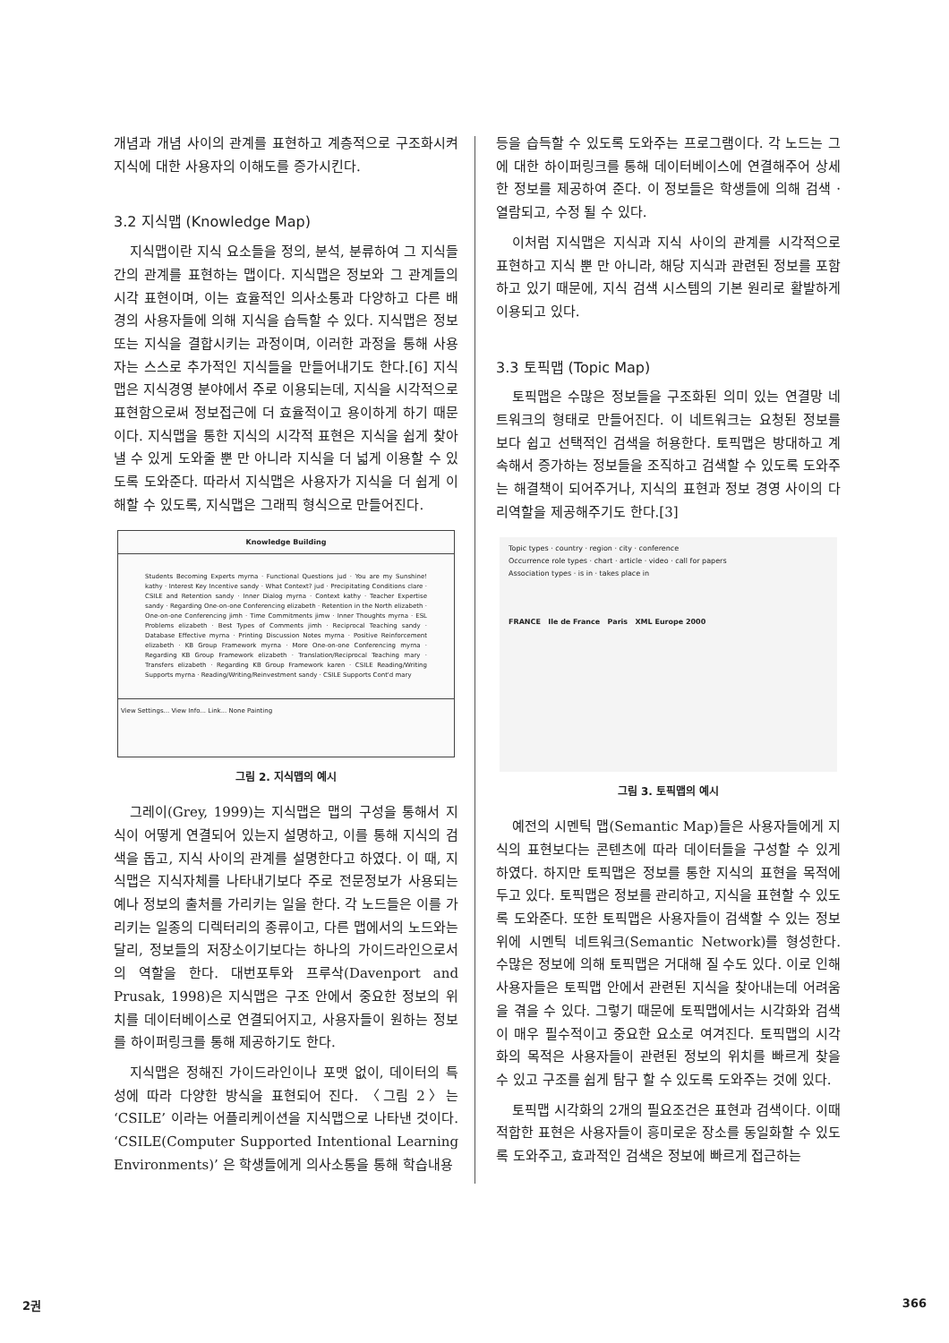개념과 개념 사이의 관계를 표현하고 계층적으로 구조화시켜 지식에 대한 사용자의 이해도를 증가시킨다.
3.2 지식맵 (Knowledge Map)
지식맵이란 지식 요소들을 정의, 분석, 분류하여 그 지식들 간의 관계를 표현하는 맵이다. 지식맵은 정보와 그 관계들의 시각 표현이며, 이는 효율적인 의사소통과 다양하고 다른 배경의 사용자들에 의해 지식을 습득할 수 있다. 지식맵은 정보 또는 지식을 결합시키는 과정이며, 이러한 과정을 통해 사용자는 스스로 추가적인 지식들을 만들어내기도 한다.[6] 지식맵은 지식경영 분야에서 주로 이용되는데, 지식을 시각적으로 표현함으로써 정보접근에 더 효율적이고 용이하게 하기 때문이다. 지식맵을 통한 지식의 시각적 표현은 지식을 쉽게 찾아낼 수 있게 도와줄 뿐 만 아니라 지식을 더 넓게 이용할 수 있도록 도와준다. 따라서 지식맵은 사용자가 지식을 더 쉽게 이해할 수 있도록, 지식맵은 그래픽 형식으로 만들어진다.
Knowledge Building
Students Becoming Experts myrna · Functional Questions jud · You are my Sunshine! kathy · Interest Key Incentive sandy · What Context? jud · Precipitating Conditions clare · CSILE and Retention sandy · Inner Dialog myrna · Context kathy · Teacher Expertise sandy · Regarding One-on-one Conferencing elizabeth · Retention in the North elizabeth · One-on-one Conferencing jimh · Time Commitments jimw · Inner Thoughts myrna · ESL Problems elizabeth · Best Types of Comments jimh · Reciprocal Teaching sandy · Database Effective myrna · Printing Discussion Notes myrna · Positive Reinforcement elizabeth · KB Group Framework myrna · More One-on-one Conferencing myrna · Regarding KB Group Framework elizabeth · Translation/Reciprocal Teaching mary · Transfers elizabeth · Regarding KB Group Framework karen · CSILE Reading/Writing Supports myrna · Reading/Writing/Reinvestment sandy · CSILE Supports Cont'd mary
View Settings... View Info... Link... None Painting
그림 2. 지식맵의 예시
그레이(Grey, 1999)는 지식맵은 맵의 구성을 통해서 지식이 어떻게 연결되어 있는지 설명하고, 이를 통해 지식의 검색을 돕고, 지식 사이의 관계를 설명한다고 하였다. 이 때, 지식맵은 지식자체를 나타내기보다 주로 전문정보가 사용되는 예나 정보의 출처를 가리키는 일을 한다. 각 노드들은 이를 가리키는 일종의 디렉터리의 종류이고, 다른 맵에서의 노드와는 달리, 정보들의 저장소이기보다는 하나의 가이드라인으로서의 역할을 한다. 대번포투와 프루삭(Davenport and Prusak, 1998)은 지식맵은 구조 안에서 중요한 정보의 위치를 데이터베이스로 연결되어지고, 사용자들이 원하는 정보를 하이퍼링크를 통해 제공하기도 한다.
지식맵은 정해진 가이드라인이나 포맷 없이, 데이터의 특성에 따라 다양한 방식을 표현되어 진다. 〈그림 2〉는 ‘CSILE’ 이라는 어플리케이션을 지식맵으로 나타낸 것이다. ‘CSILE(Computer Supported Intentional Learning Environments)’ 은 학생들에게 의사소통을 통해 학습내용
등을 습득할 수 있도록 도와주는 프로그램이다. 각 노드는 그에 대한 하이퍼링크를 통해 데이터베이스에 연결해주어 상세한 정보를 제공하여 준다. 이 정보들은 학생들에 의해 검색 · 열람되고, 수정 될 수 있다.
이처럼 지식맵은 지식과 지식 사이의 관계를 시각적으로 표현하고 지식 뿐 만 아니라, 해당 지식과 관련된 정보를 포함하고 있기 때문에, 지식 검색 시스템의 기본 원리로 활발하게 이용되고 있다.
3.3 토픽맵 (Topic Map)
토픽맵은 수많은 정보들을 구조화된 의미 있는 연결망 네트워크의 형태로 만들어진다. 이 네트워크는 요청된 정보를 보다 쉽고 선택적인 검색을 허용한다. 토픽맵은 방대하고 계속해서 증가하는 정보들을 조직하고 검색할 수 있도록 도와주는 해결책이 되어주거나, 지식의 표현과 정보 경영 사이의 다리역할을 제공해주기도 한다.[3]
Topic types · country · region · city · conference
Occurrence role types · chart · article · video · call for papers
Association types · is in · takes place in
FRANCE Ile de France Paris XML Europe 2000
그림 3. 토픽맵의 예시
예전의 시멘틱 맵(Semantic Map)들은 사용자들에게 지식의 표현보다는 콘텐츠에 따라 데이터들을 구성할 수 있게 하였다. 하지만 토픽맵은 정보를 통한 지식의 표현을 목적에 두고 있다. 토픽맵은 정보를 관리하고, 지식을 표현할 수 있도록 도와준다. 또한 토픽맵은 사용자들이 검색할 수 있는 정보위에 시멘틱 네트워크(Semantic Network)를 형성한다. 수많은 정보에 의해 토픽맵은 거대해 질 수도 있다. 이로 인해 사용자들은 토픽맵 안에서 관련된 지식을 찾아내는데 어려움을 겪을 수 있다. 그렇기 때문에 토픽맵에서는 시각화와 검색이 매우 필수적이고 중요한 요소로 여겨진다. 토픽맵의 시각화의 목적은 사용자들이 관련된 정보의 위치를 빠르게 찾을 수 있고 구조를 쉽게 탐구 할 수 있도록 도와주는 것에 있다.
토픽맵 시각화의 2개의 필요조건은 표현과 검색이다. 이때 적합한 표현은 사용자들이 흥미로운 장소를 동일화할 수 있도록 도와주고, 효과적인 검색은 정보에 빠르게 접근하는
2권 366